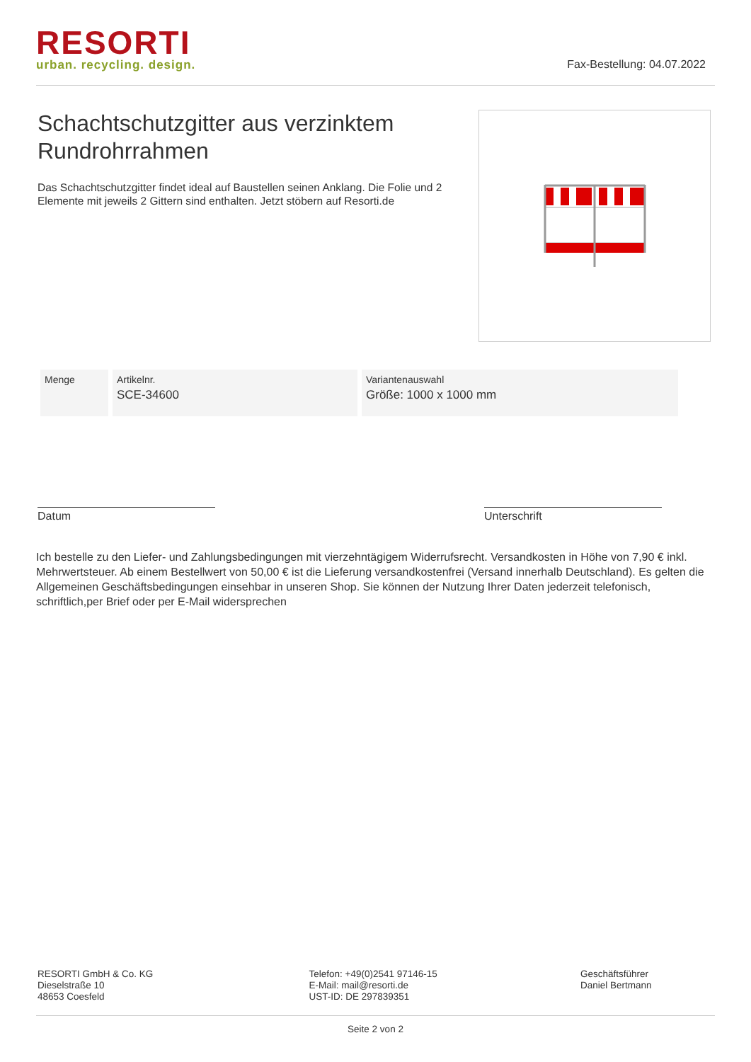RESORTI
urban. recycling. design.
Fax-Bestellung: 04.07.2022
Schachtschutzgitter aus verzinktem Rundrohrrahmen
Das Schachtschutzgitter findet ideal auf Baustellen seinen Anklang. Die Folie und 2 Elemente mit jeweils 2 Gittern sind enthalten. Jetzt stöbern auf Resorti.de
| Menge | Artikelnr. SCE-34600 | Variantenauswahl Größe: 1000 x 1000 mm |
Datum Unterschrift
Ich bestelle zu den Liefer- und Zahlungsbedingungen mit vierzehntägigem Widerrufsrecht. Versandkosten in Höhe von 7,90 € inkl. Mehrwertsteuer. Ab einem Bestellwert von 50,00 € ist die Lieferung versandkostenfrei (Versand innerhalb Deutschland). Es gelten die Allgemeinen Geschäftsbedingungen einsehbar in unseren Shop. Sie können der Nutzung Ihrer Daten jederzeit telefonisch, schriftlich,per Brief oder per E-Mail widersprechen
RESORTI GmbH & Co. KG
Dieselstraße 10
48653 Coesfeld
Telefon: +49(0)2541 97146-15
E-Mail: mail@resorti.de
UST-ID: DE 297839351
Geschäftsführer
Daniel Bertmann
Seite 2 von 2